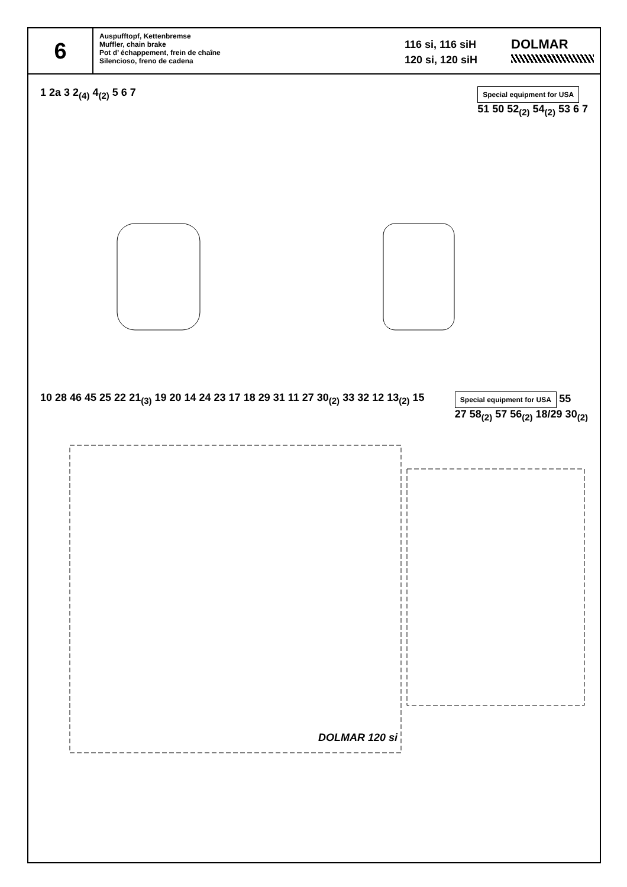6
Auspufftopf, Kettenbremse
Muffler, chain brake
Pot d’ échappement, frein de chaîne
Silencioso, freno de cadena
116 si, 116 siH
120 si, 120 siH
DOLMAR
1 2a 3 2<sub>(4)</sub> 4<sub>(2)</sub> 5 6 7
Special equipment for USA
51 50 52<sub>(2)</sub> 54<sub>(2)</sub> 53 6 7
10 28 46 45 25 22 21<sub>(3)</sub> 19 20 14 24 23 17 18 29 31 11 27 30<sub>(2)</sub> 33 32 12 13<sub>(2)</sub> 15
Special equipment for USA
55
27 58<sub>(2)</sub> 57 56<sub>(2)</sub> 18/29 30<sub>(2)</sub>
DOLMAR 120 si